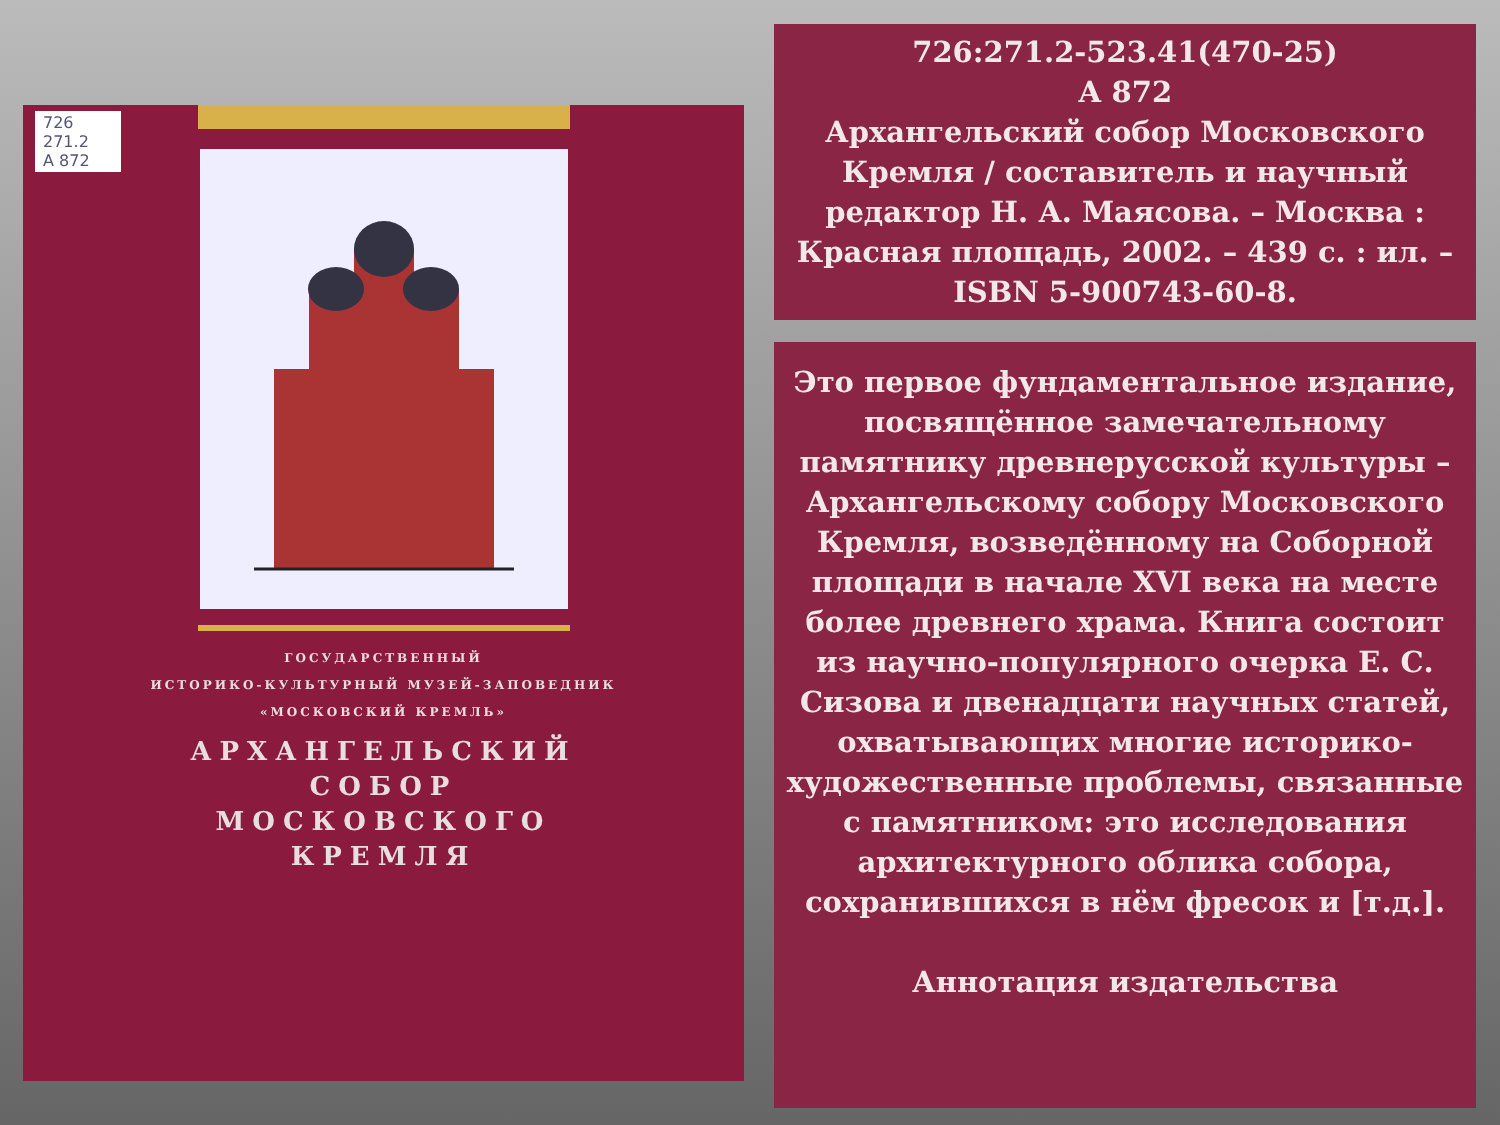726 271.2
А 872
ГОСУДАРСТВЕННЫЙ
ИСТОРИКО-КУЛЬТУРНЫЙ МУЗЕЙ-ЗАПОВЕДНИК
«МОСКОВСКИЙ КРЕМЛЬ»
АРХАНГЕЛЬСКИЙ
СОБОР
МОСКОВСКОГО
КРЕМЛЯ
726:271.2-523.41(470-25)
А 872
Архангельский собор Московского Кремля / составитель и научный редактор Н. А. Маясова. – Москва : Красная площадь, 2002. – 439 с. : ил. – ISBN 5-900743-60-8.
Это первое фундаментальное издание, посвящённое замечательному памятнику древнерусской культуры – Архангельскому собору Московского Кремля, возведённому на Соборной площади в начале XVI века на месте более древнего храма. Книга состоит из научно-популярного очерка Е. С. Сизова и двенадцати научных статей, охватывающих многие историко-художественные проблемы, связанные с памятником: это исследования архитектурного облика собора, сохранившихся в нём фресок и [т.д.].
Аннотация издательства